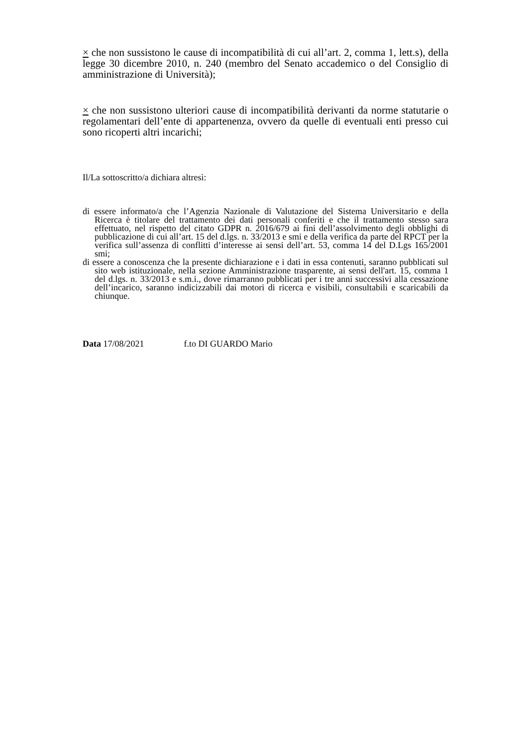× che non sussistono le cause di incompatibilità di cui all’art. 2, comma 1, lett.s), della legge 30 dicembre 2010, n. 240 (membro del Senato accademico o del Consiglio di amministrazione di Università);
× che non sussistono ulteriori cause di incompatibilità derivanti da norme statutarie o regolamentari dell’ente di appartenenza, ovvero da quelle di eventuali enti presso cui sono ricoperti altri incarichi;
Il/La sottoscritto/a dichiara altresì:
di essere informato/a che l’Agenzia Nazionale di Valutazione del Sistema Universitario e della Ricerca è titolare del trattamento dei dati personali conferiti e che il trattamento stesso sara effettuato, nel rispetto del citato GDPR n. 2016/679 ai fini dell’assolvimento degli obblighi di pubblicazione di cui all’art. 15 del d.lgs. n. 33/2013 e smi e della verifica da parte del RPCT per la verifica sull’assenza di conflitti d’interesse ai sensi dell’art. 53, comma 14 del D.Lgs 165/2001 smi;
di essere a conoscenza che la presente dichiarazione e i dati in essa contenuti, saranno pubblicati sul sito web istituzionale, nella sezione Amministrazione trasparente, ai sensi dell'art. 15, comma 1 del d.lgs. n. 33/2013 e s.m.i., dove rimarranno pubblicati per i tre anni successivi alla cessazione dell’incarico, saranno indicizzabili dai motori di ricerca e visibili, consultabili e scaricabili da chiunque.
Data 17/08/2021 f.to DI GUARDO Mario